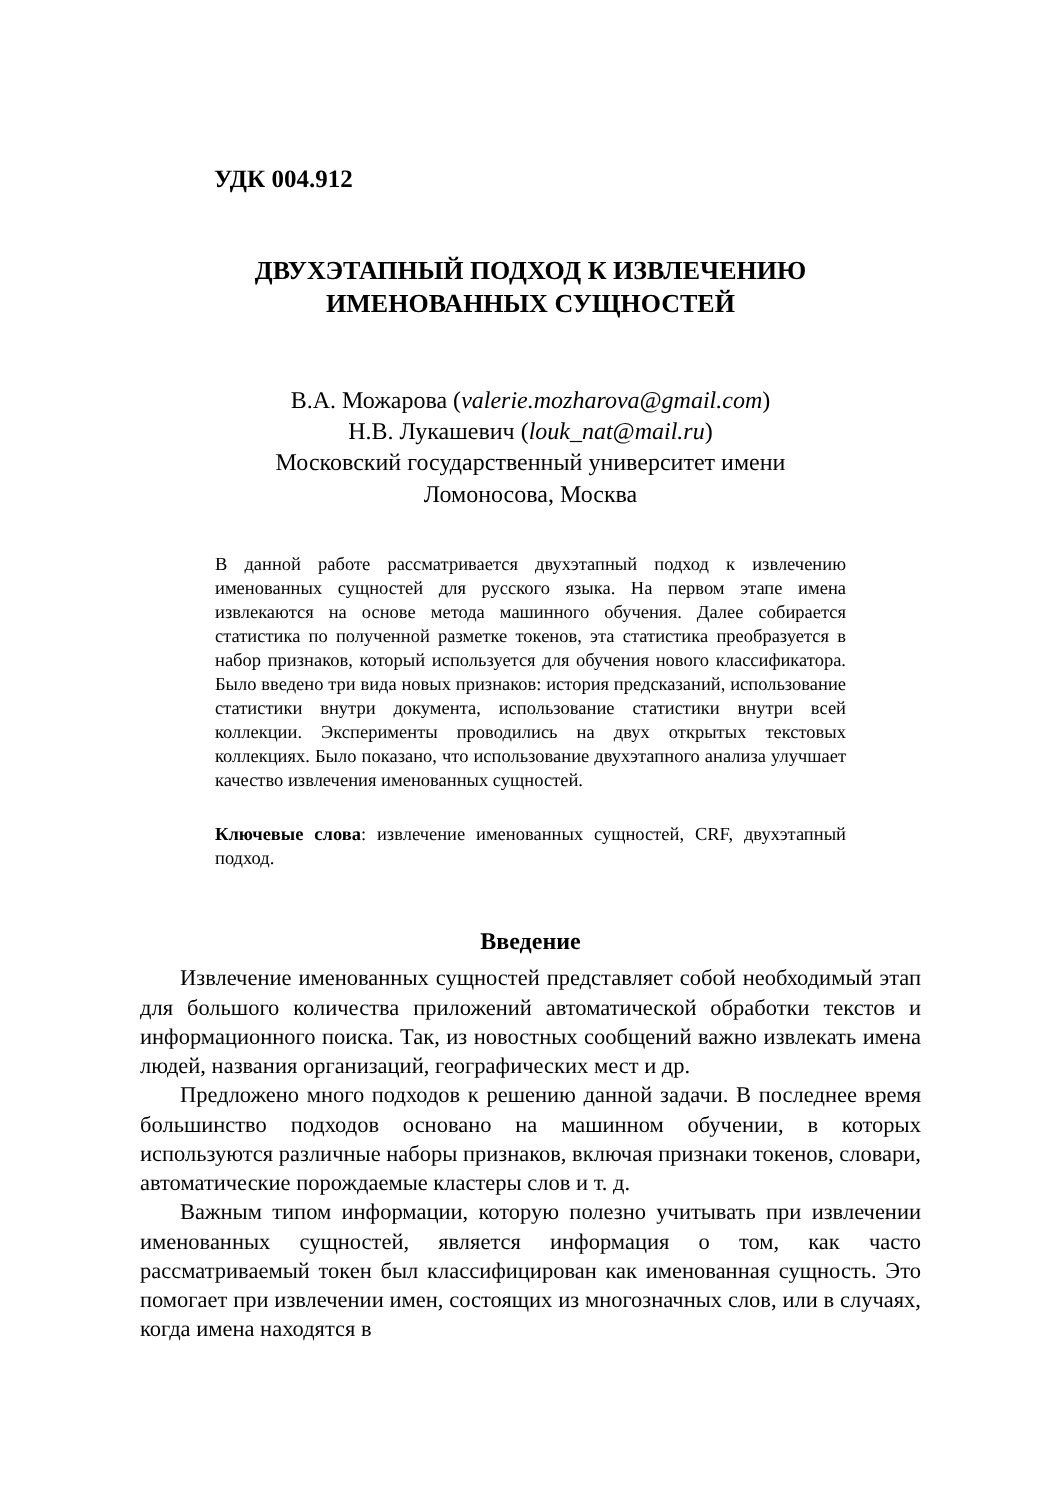УДК 004.912
ДВУХЭТАПНЫЙ ПОДХОД К ИЗВЛЕЧЕНИЮ
ИМЕНОВАННЫХ СУЩНОСТЕЙ
В.А. Можарова (valerie.mozharova@gmail.com)
Н.В. Лукашевич (louk_nat@mail.ru)
Московский государственный университет имени
Ломоносова, Москва
В данной работе рассматривается двухэтапный подход к извлечению именованных сущностей для русского языка. На первом этапе имена извлекаются на основе метода машинного обучения. Далее собирается статистика по полученной разметке токенов, эта статистика преобразуется в набор признаков, который используется для обучения нового классификатора. Было введено три вида новых признаков: история предсказаний, использование статистики внутри документа, использование статистики внутри всей коллекции. Эксперименты проводились на двух открытых текстовых коллекциях. Было показано, что использование двухэтапного анализа улучшает качество извлечения именованных сущностей.
Ключевые слова: извлечение именованных сущностей, CRF, двухэтапный подход.
Введение
Извлечение именованных сущностей представляет собой необходимый этап для большого количества приложений автоматической обработки текстов и информационного поиска. Так, из новостных сообщений важно извлекать имена людей, названия организаций, географических мест и др.
Предложено много подходов к решению данной задачи. В последнее время большинство подходов основано на машинном обучении, в которых используются различные наборы признаков, включая признаки токенов, словари, автоматические порождаемые кластеры слов и т. д.
Важным типом информации, которую полезно учитывать при извлечении именованных сущностей, является информация о том, как часто рассматриваемый токен был классифицирован как именованная сущность. Это помогает при извлечении имен, состоящих из многозначных слов, или в случаях, когда имена находятся в